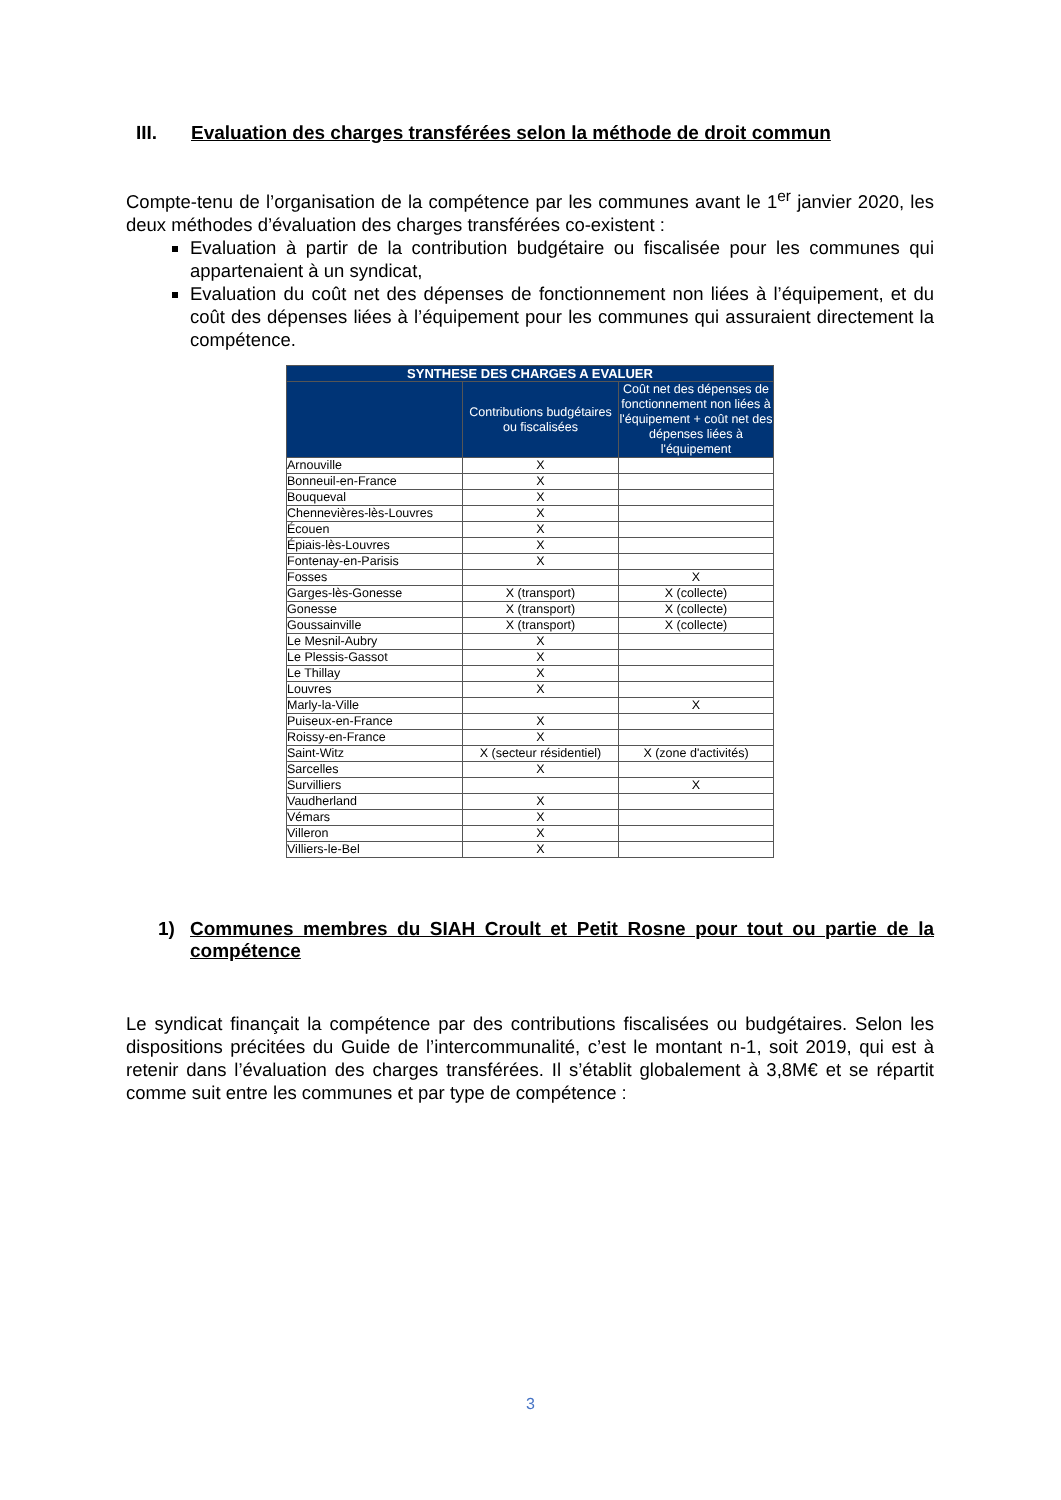III. Evaluation des charges transférées selon la méthode de droit commun
Compte-tenu de l’organisation de la compétence par les communes avant le 1<sup>er</sup> janvier 2020, les deux méthodes d’évaluation des charges transférées co-existent :
Evaluation à partir de la contribution budgétaire ou fiscalisée pour les communes qui appartenaient à un syndicat,
Evaluation du coût net des dépenses de fonctionnement non liées à l’équipement, et du coût des dépenses liées à l’équipement pour les communes qui assuraient directement la compétence.
| SYNTHESE DES CHARGES A EVALUER | | |
| --- | --- | --- |
| | Contributions budgétaires ou fiscalisées | Coût net des dépenses de fonctionnement non liées à l'équipement + coût net des dépenses liées à l'équipement |
| Arnouville | X | |
| Bonneuil-en-France | X | |
| Bouqueval | X | |
| Chennevières-lès-Louvres | X | |
| Écouen | X | |
| Épiais-lès-Louvres | X | |
| Fontenay-en-Parisis | X | |
| Fosses | | X |
| Garges-lès-Gonesse | X (transport) | X (collecte) |
| Gonesse | X (transport) | X (collecte) |
| Goussainville | X (transport) | X (collecte) |
| Le Mesnil-Aubry | X | |
| Le Plessis-Gassot | X | |
| Le Thillay | X | |
| Louvres | X | |
| Marly-la-Ville | | X |
| Puiseux-en-France | X | |
| Roissy-en-France | X | |
| Saint-Witz | X (secteur résidentiel) | X (zone d'activités) |
| Sarcelles | X | |
| Survilliers | | X |
| Vaudherland | X | |
| Vémars | X | |
| Villeron | X | |
| Villiers-le-Bel | X | |
1) Communes membres du SIAH Croult et Petit Rosne pour tout ou partie de la compétence
Le syndicat finançait la compétence par des contributions fiscalisées ou budgétaires. Selon les dispositions précitées du Guide de l’intercommunalité, c’est le montant n-1, soit 2019, qui est à retenir dans l’évaluation des charges transférées. Il s’établit globalement à 3,8M€ et se répartit comme suit entre les communes et par type de compétence :
3